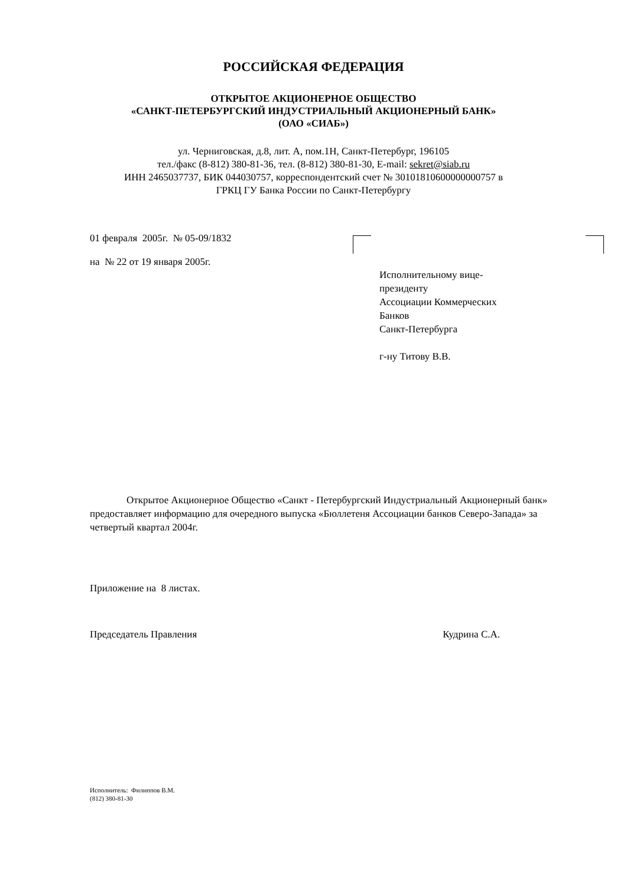РОССИЙСКАЯ ФЕДЕРАЦИЯ
ОТКРЫТОЕ АКЦИОНЕРНОЕ ОБЩЕСТВО
«САНКТ-ПЕТЕРБУРГСКИЙ ИНДУСТРИАЛЬНЫЙ АКЦИОНЕРНЫЙ БАНК»
(ОАО «СИАБ»)
ул. Черниговская, д.8, лит. А, пом.1Н, Санкт-Петербург, 196105
тел./факс (8-812) 380-81-36, тел. (8-812) 380-81-30, E-mail: sekret@siab.ru
ИНН 2465037737, БИК 044030757, корреспондентский счет № 30101810600000000757 в
ГРКЦ ГУ Банка России по Санкт-Петербургу
01 февраля 2005г. № 05-09/1832
на № 22 от 19 января 2005г.
Исполнительному вице-
президенту
Ассоциации Коммерческих
Банков
Санкт-Петербурга
г-ну Титову В.В.
Открытое Акционерное Общество «Санкт - Петербургский Индустриальный Акционерный банк» предоставляет информацию для очередного выпуска «Бюллетеня Ассоциации банков Северо-Запада» за четвертый квартал 2004г.
Приложение на 8 листах.
Председатель Правления Кудрина С.А.
Исполнитель: Филиппов В.М.
(812) 380-81-30